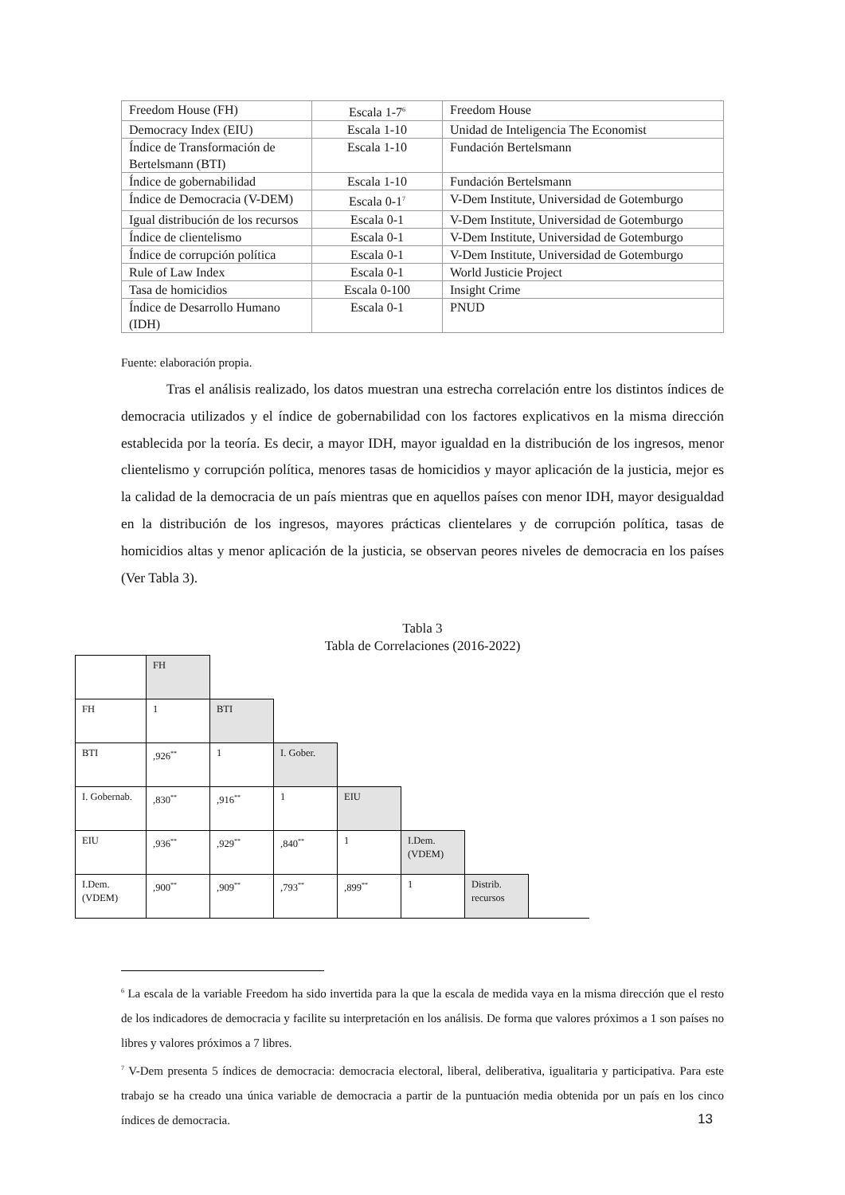| Freedom House (FH) | Escala 1-7<sup>6</sup> | Freedom House |
| Democracy Index (EIU) | Escala 1-10 | Unidad de Inteligencia The Economist |
| Índice de Transformación de Bertelsmann (BTI) | Escala 1-10 | Fundación Bertelsmann |
| Índice de gobernabilidad | Escala 1-10 | Fundación Bertelsmann |
| Índice de Democracia (V-DEM) | Escala 0-1<sup>7</sup> | V-Dem Institute, Universidad de Gotemburgo |
| Igual distribución de los recursos | Escala 0-1 | V-Dem Institute, Universidad de Gotemburgo |
| Índice de clientelismo | Escala 0-1 | V-Dem Institute, Universidad de Gotemburgo |
| Índice de corrupción política | Escala 0-1 | V-Dem Institute, Universidad de Gotemburgo |
| Rule of Law Index | Escala 0-1 | World Justicie Project |
| Tasa de homicidios | Escala 0-100 | Insight Crime |
| Índice de Desarrollo Humano (IDH) | Escala 0-1 | PNUD |
Fuente: elaboración propia.
Tras el análisis realizado, los datos muestran una estrecha correlación entre los distintos índices de democracia utilizados y el índice de gobernabilidad con los factores explicativos en la misma dirección establecida por la teoría. Es decir, a mayor IDH, mayor igualdad en la distribución de los ingresos, menor clientelismo y corrupción política, menores tasas de homicidios y mayor aplicación de la justicia, mejor es la calidad de la democracia de un país mientras que en aquellos países con menor IDH, mayor desigualdad en la distribución de los ingresos, mayores prácticas clientelares y de corrupción política, tasas de homicidios altas y menor aplicación de la justicia, se observan peores niveles de democracia en los países (Ver Tabla 3).
Tabla 3
Tabla de Correlaciones (2016-2022)
| | FH | | | | | | |
| FH | 1 | BTI | | | | | |
| BTI | ,926<sup>**</sup> | 1 | I. Gober. | | | | |
| I. Gobernab. | ,830<sup>**</sup> | ,916<sup>**</sup> | 1 | EIU | | | |
| EIU | ,936<sup>**</sup> | ,929<sup>**</sup> | ,840<sup>**</sup> | 1 | I.Dem. (VDEM) | | |
| I.Dem. (VDEM) | ,900<sup>**</sup> | ,909<sup>**</sup> | ,793<sup>**</sup> | ,899<sup>**</sup> | 1 | Distrib. recursos | |
<sup>6</sup> La escala de la variable Freedom ha sido invertida para la que la escala de medida vaya en la misma dirección que el resto de los indicadores de democracia y facilite su interpretación en los análisis. De forma que valores próximos a 1 son países no libres y valores próximos a 7 libres.
<sup>7</sup> V-Dem presenta 5 índices de democracia: democracia electoral, liberal, deliberativa, igualitaria y participativa. Para este trabajo se ha creado una única variable de democracia a partir de la puntuación media obtenida por un país en los cinco índices de democracia.
13